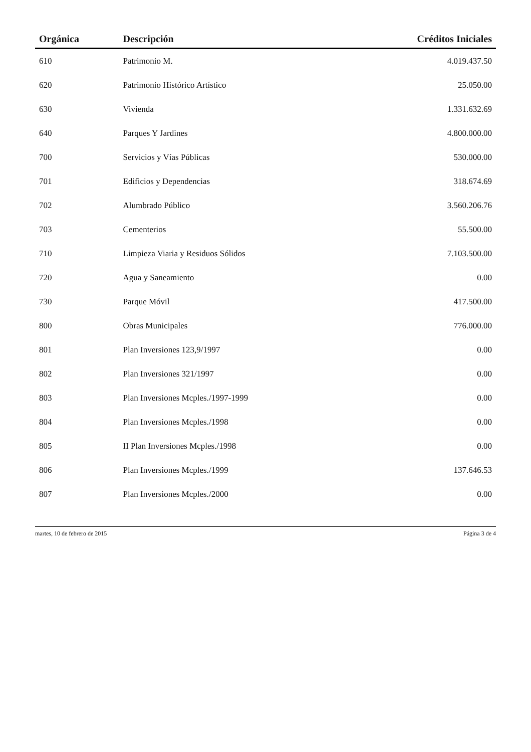| Orgánica | Descripción | Créditos Iniciales |
| --- | --- | --- |
| 610 | Patrimonio M. | 4.019.437.50 |
| 620 | Patrimonio Histórico Artístico | 25.050.00 |
| 630 | Vivienda | 1.331.632.69 |
| 640 | Parques Y Jardines | 4.800.000.00 |
| 700 | Servicios y Vías Públicas | 530.000.00 |
| 701 | Edificios y Dependencias | 318.674.69 |
| 702 | Alumbrado Público | 3.560.206.76 |
| 703 | Cementerios | 55.500.00 |
| 710 | Limpieza Viaria y Residuos Sólidos | 7.103.500.00 |
| 720 | Agua y Saneamiento | 0.00 |
| 730 | Parque Móvil | 417.500.00 |
| 800 | Obras Municipales | 776.000.00 |
| 801 | Plan Inversiones 123,9/1997 | 0.00 |
| 802 | Plan Inversiones 321/1997 | 0.00 |
| 803 | Plan Inversiones Mcples./1997-1999 | 0.00 |
| 804 | Plan Inversiones Mcples./1998 | 0.00 |
| 805 | II Plan Inversiones Mcples./1998 | 0.00 |
| 806 | Plan Inversiones Mcples./1999 | 137.646.53 |
| 807 | Plan Inversiones Mcples./2000 | 0.00 |
martes, 10 de febrero de 2015 Página 3 de 4